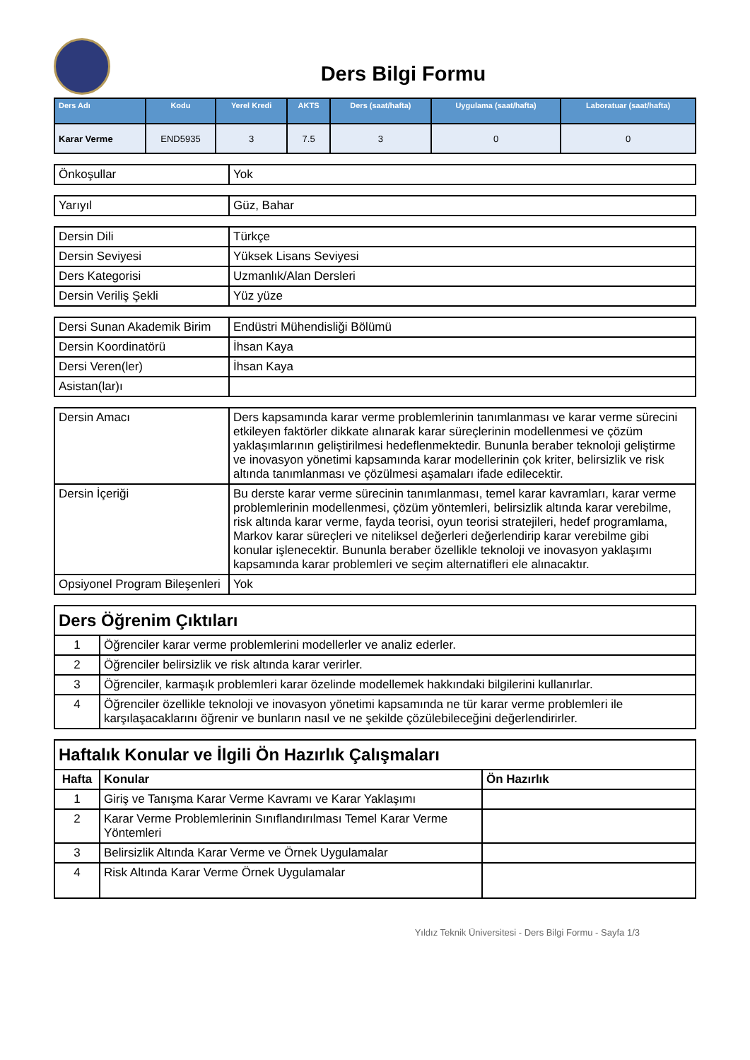Ders Bilgi Formu
| Ders Adı | Kodu | Yerel Kredi | AKTS | Ders (saat/hafta) | Uygulama (saat/hafta) | Laboratuar (saat/hafta) |
| --- | --- | --- | --- | --- | --- | --- |
| Karar Verme | END5935 | 3 | 7.5 | 3 | 0 | 0 |
| Önkoşullar | Yok |
| Yarıyıl | Güz, Bahar |
| Dersin Dili | Türkçe |
| Dersin Seviyesi | Yüksek Lisans Seviyesi |
| Ders Kategorisi | Uzmanlık/Alan Dersleri |
| Dersin Veriliş Şekli | Yüz yüze |
| Dersi Sunan Akademik Birim | Endüstri Mühendisliği Bölümü |
| Dersin Koordinatörü | İhsan Kaya |
| Dersi Veren(ler) | İhsan Kaya |
| Asistan(lar)ı | |
| Dersin Amacı | Ders kapsamında karar verme problemlerinin tanımlanması ve karar verme sürecini etkileyen faktörler dikkate alınarak karar süreçlerinin modellenmesi ve çözüm yaklaşımlarının geliştirilmesi hedeflenmektedir. Bununla beraber teknoloji geliştirme ve inovasyon yönetimi kapsamında karar modellerinin çok kriter, belirsizlik ve risk altında tanımlanması ve çözülmesi aşamaları ifade edilecektir. |
| Dersin İçeriği | Bu derste karar verme sürecinin tanımlanması, temel karar kavramları, karar verme problemlerinin modellenmesi, çözüm yöntemleri, belirsizlik altında karar verebilme, risk altında karar verme, fayda teorisi, oyun teorisi stratejileri, hedef programlama, Markov karar süreçleri ve niteliksel değerleri değerlendirip karar verebilme gibi konular işlenecektir. Bununla beraber özellikle teknoloji ve inovasyon yaklaşımı kapsamında karar problemleri ve seçim alternatifleri ele alınacaktır. |
| Opsiyonel Program Bileşenleri | Yok |
| Ders Öğrenim Çıktıları | |
| 1 | Öğrenciler karar verme problemlerini modellerler ve analiz ederler. |
| 2 | Öğrenciler belirsizlik ve risk altında karar verirler. |
| 3 | Öğrenciler, karmaşık problemleri karar özelinde modellemek hakkındaki bilgilerini kullanırlar. |
| 4 | Öğrenciler özellikle teknoloji ve inovasyon yönetimi kapsamında ne tür karar verme problemleri ile karşılaşacaklarını öğrenir ve bunların nasıl ve ne şekilde çözülebileceğini değerlendirirler. |
| Haftalık Konular ve İlgili Ön Hazırlık Çalışmaları | | |
| Hafta | Konular | Ön Hazırlık |
| 1 | Giriş ve Tanışma Karar Verme Kavramı ve Karar Yaklaşımı | |
| 2 | Karar Verme Problemlerinin Sınıflandırılması Temel Karar Verme Yöntemleri | |
| 3 | Belirsizlik Altında Karar Verme ve Örnek Uygulamalar | |
| 4 | Risk Altında Karar Verme Örnek Uygulamalar | |
Yıldız Teknik Üniversitesi - Ders Bilgi Formu - Sayfa 1/3